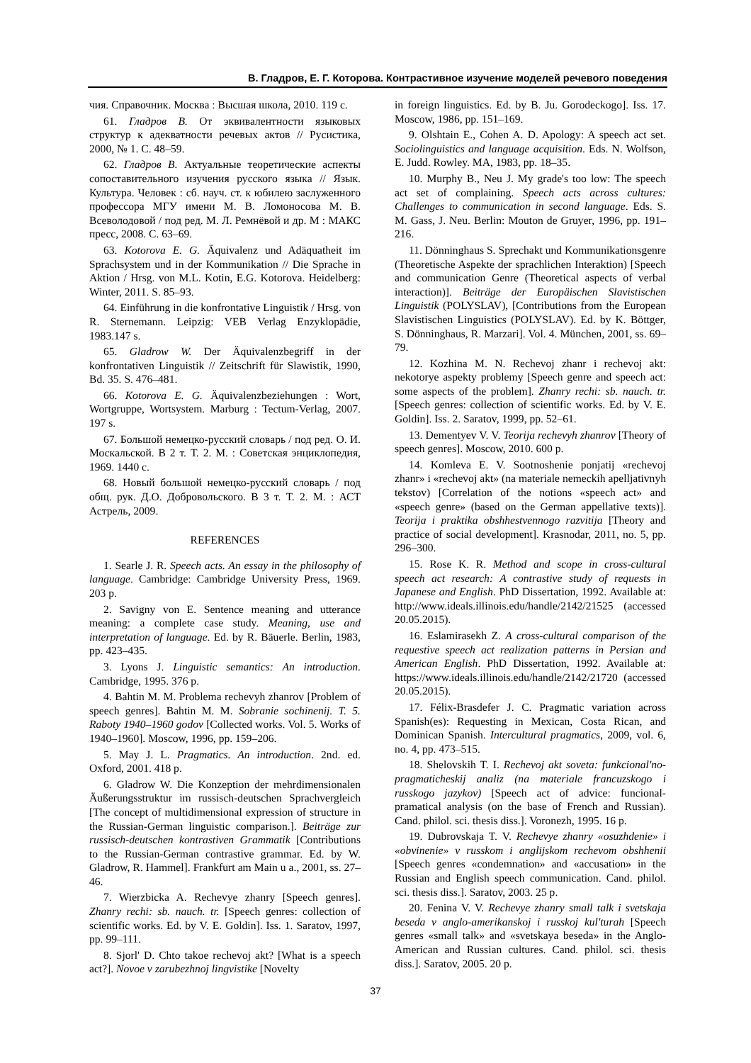В. Гладров, Е. Г. Которова. Контрастивное изучение моделей речевого поведения
чия. Справочник. Москва : Высшая школа, 2010. 119 с.
61. Гладров В. От эквивалентности языковых структур к адекватности речевых актов // Русистика, 2000, № 1. С. 48–59.
62. Гладров В. Актуальные теоретические аспекты сопоставительного изучения русского языка // Язык. Культура. Человек : сб. науч. ст. к юбилею заслуженного профессора МГУ имени М. В. Ломоносова М. В. Всеволодовой / под ред. М. Л. Ремнёвой и др. М : МАКС пресс, 2008. С. 63–69.
63. Kotorova E. G. Äquivalenz und Adäquatheit im Sprachsystem und in der Kommunikation // Die Sprache in Aktion / Hrsg. von M.L. Kotin, E.G. Kotorova. Heidelberg: Winter, 2011. S. 85–93.
64. Einführung in die konfrontative Linguistik / Hrsg. von R. Sternemann. Leipzig: VEB Verlag Enzyklopädie, 1983.147 s.
65. Gladrow W. Der Äquivalenzbegriff in der konfrontativen Linguistik // Zeitschrift für Slawistik, 1990, Bd. 35. S. 476–481.
66. Kotorova E. G. Äquivalenzbeziehungen : Wort, Wortgruppe, Wortsystem. Marburg : Tectum-Verlag, 2007. 197 s.
67. Большой немецко-русский словарь / под ред. О. И. Москальской. В 2 т. Т. 2. М. : Советская энциклопедия, 1969. 1440 с.
68. Новый большой немецко-русский словарь / под общ. рук. Д.О. Добровольского. В 3 т. Т. 2. М. : АСТ Астрель, 2009.
REFERENCES
1. Searle J. R. Speech acts. An essay in the philosophy of language. Cambridge: Cambridge University Press, 1969. 203 p.
2. Savigny von E. Sentence meaning and utterance meaning: a complete case study. Meaning, use and interpretation of language. Ed. by R. Bäuerle. Berlin, 1983, pp. 423–435.
3. Lyons J. Linguistic semantics: An introduction. Cambridge, 1995. 376 p.
4. Bahtin M. M. Problema rechevyh zhanrov [Problem of speech genres]. Bahtin M. M. Sobranie sochinenij. T. 5. Raboty 1940–1960 godov [Collected works. Vol. 5. Works of 1940–1960]. Moscow, 1996, pp. 159–206.
5. May J. L. Pragmatics. An introduction. 2nd. ed. Oxford, 2001. 418 p.
6. Gladrow W. Die Konzeption der mehrdimensionalen Äußerungsstruktur im russisch-deutschen Sprachvergleich [The concept of multidimensional expression of structure in the Russian-German linguistic comparison.]. Beiträge zur russisch-deutschen kontrastiven Grammatik [Contributions to the Russian-German contrastive grammar. Ed. by W. Gladrow, R. Hammel]. Frankfurt am Main u a., 2001, ss. 27–46.
7. Wierzbicka A. Rechevye zhanry [Speech genres]. Zhanry rechi: sb. nauch. tr. [Speech genres: collection of scientific works. Ed. by V. E. Goldin]. Iss. 1. Saratov, 1997, pp. 99–111.
8. Sjorl' D. Chto takoe rechevoj akt? [What is a speech act?]. Novoe v zarubezhnoj lingvistike [Novelty
in foreign linguistics. Ed. by B. Ju. Gorodeckogo]. Iss. 17. Moscow, 1986, pp. 151–169.
9. Olshtain E., Cohen A. D. Apology: A speech act set. Sociolinguistics and language acquisition. Eds. N. Wolfson, E. Judd. Rowley. MA, 1983, pp. 18–35.
10. Murphy B., Neu J. My grade's too low: The speech act set of complaining. Speech acts across cultures: Challenges to communication in second language. Eds. S. M. Gass, J. Neu. Berlin: Mouton de Gruyer, 1996, pp. 191–216.
11. Dönninghaus S. Sprechakt und Kommunikationsgenre (Theoretische Aspekte der sprachlichen Interaktion) [Speech and communication Genre (Theoretical aspects of verbal interaction)]. Beiträge der Europäischen Slavistischen Linguistik (POLYSLAV), [Contributions from the European Slavistischen Linguistics (POLYSLAV). Ed. by K. Böttger, S. Dönninghaus, R. Marzari]. Vol. 4. München, 2001, ss. 69–79.
12. Kozhina M. N. Rechevoj zhanr i rechevoj akt: nekotorye aspekty problemy [Speech genre and speech act: some aspects of the problem]. Zhanry rechi: sb. nauch. tr. [Speech genres: collection of scientific works. Ed. by V. E. Goldin]. Iss. 2. Saratov, 1999, pp. 52–61.
13. Dementyev V. V. Teorija rechevyh zhanrov [Theory of speech genres]. Moscow, 2010. 600 p.
14. Komleva E. V. Sootnoshenie ponjatij «rechevoj zhanr» i «rechevoj akt» (na materiale nemeckih apelljativnyh tekstov) [Correlation of the notions «speech act» and «speech genre» (based on the German appellative texts)]. Teorija i praktika obshhestvennogo razvitija [Theory and practice of social development]. Krasnodar, 2011, no. 5, pp. 296–300.
15. Rose K. R. Method and scope in cross-cultural speech act research: A contrastive study of requests in Japanese and English. PhD Dissertation, 1992. Available at: http://www.ideals.illinois.edu/handle/2142/21525 (accessed 20.05.2015).
16. Eslamirasekh Z. A cross-cultural comparison of the requestive speech act realization patterns in Persian and American English. PhD Dissertation, 1992. Available at: https://www.ideals.illinois.edu/handle/2142/21720 (accessed 20.05.2015).
17. Félix-Brasdefer J. C. Pragmatic variation across Spanish(es): Requesting in Mexican, Costa Rican, and Dominican Spanish. Intercultural pragmatics, 2009, vol. 6, no. 4, pp. 473–515.
18. Shelovskih T. I. Rechevoj akt soveta: funkcional'no-pragmaticheskij analiz (na materiale francuzskogo i russkogo jazykov) [Speech act of advice: funcional-pramatical analysis (on the base of French and Russian). Cand. philol. sci. thesis diss.]. Voronezh, 1995. 16 p.
19. Dubrovskaja T. V. Rechevye zhanry «osuzhdenie» i «obvinenie» v russkom i anglijskom rechevom obshhenii [Speech genres «condemnation» and «accusation» in the Russian and English speech communication. Cand. philol. sci. thesis diss.]. Saratov, 2003. 25 p.
20. Fenina V. V. Rechevye zhanry small talk i svetskaja beseda v anglo-amerikanskoj i russkoj kul'turah [Speech genres «small talk» and «svetskaya beseda» in the Anglo-American and Russian cultures. Cand. philol. sci. thesis diss.]. Saratov, 2005. 20 p.
37